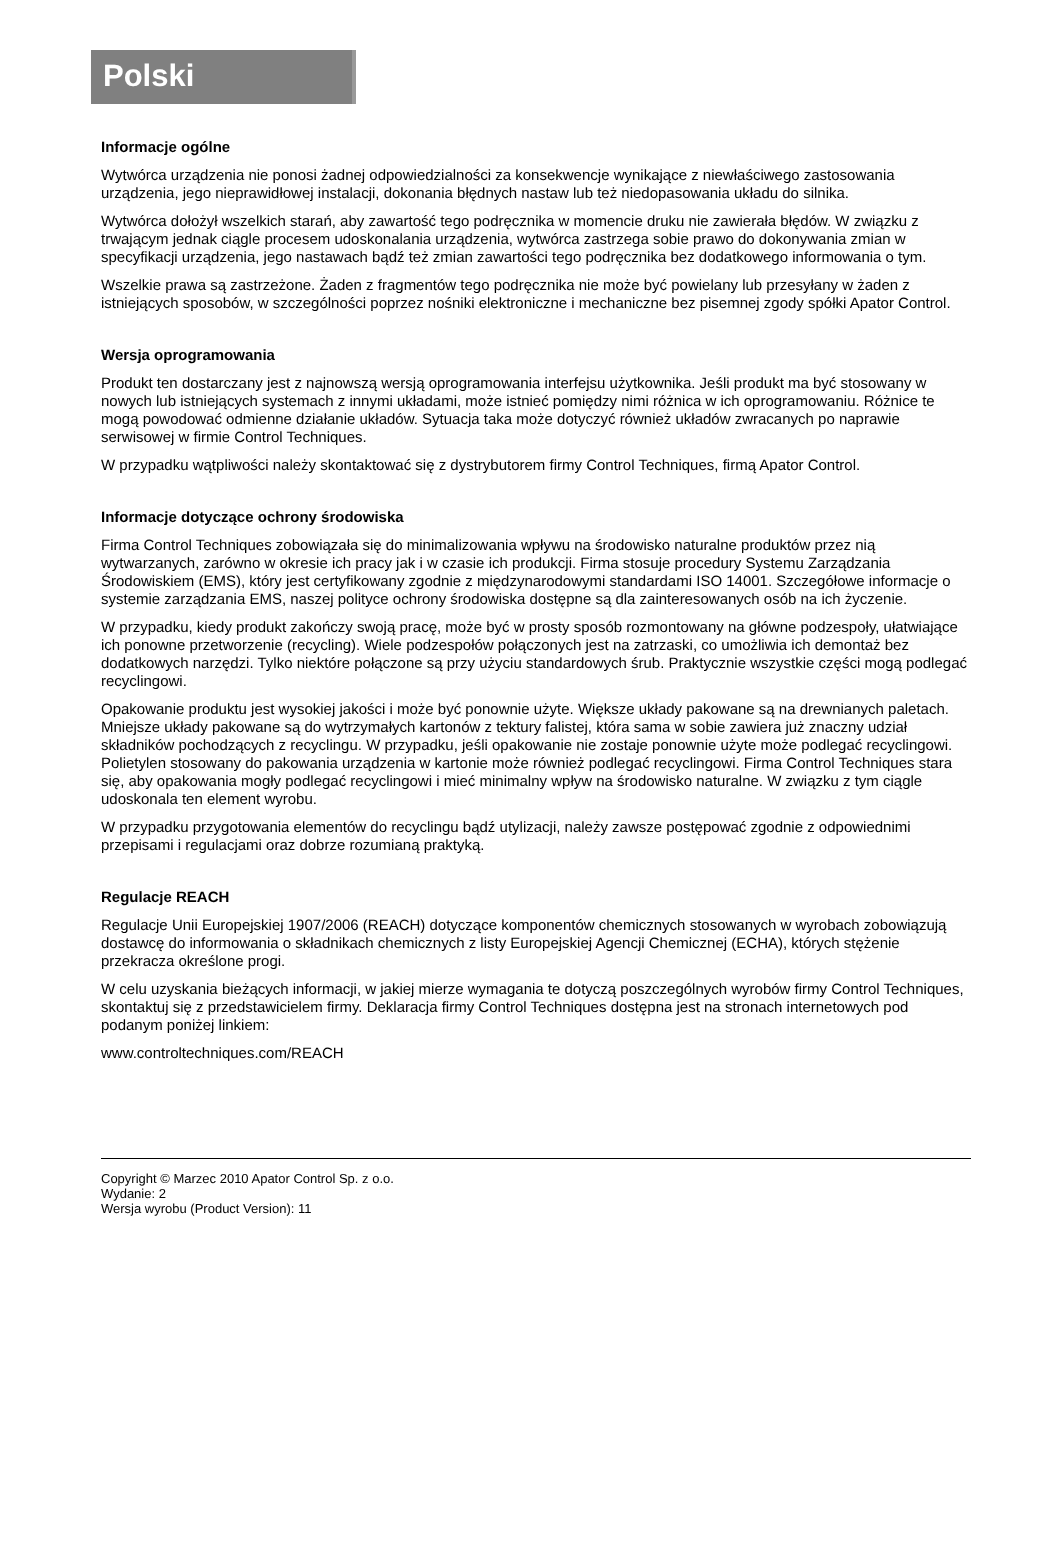Polski
Informacje ogólne
Wytwórca urządzenia nie ponosi żadnej odpowiedzialności za konsekwencje wynikające z niewłaściwego zastosowania urządzenia, jego nieprawidłowej instalacji, dokonania błędnych nastaw lub też niedopasowania układu do silnika.
Wytwórca dołożył wszelkich starań, aby zawartość tego podręcznika w momencie druku nie zawierała błędów. W związku z trwającym jednak ciągle procesem udoskonalania urządzenia, wytwórca zastrzega sobie prawo do dokonywania zmian w specyfikacji urządzenia, jego nastawach bądź też zmian zawartości tego podręcznika bez dodatkowego informowania o tym.
Wszelkie prawa są zastrzeżone. Żaden z fragmentów tego podręcznika nie może być powielany lub przesyłany w żaden z istniejących sposobów, w szczególności poprzez nośniki elektroniczne i mechaniczne bez pisemnej zgody spółki Apator Control.
Wersja oprogramowania
Produkt ten dostarczany jest z najnowszą wersją oprogramowania interfejsu użytkownika. Jeśli produkt ma być stosowany w nowych lub istniejących systemach z innymi układami, może istnieć pomiędzy nimi różnica w ich oprogramowaniu. Różnice te mogą powodować odmienne działanie układów. Sytuacja taka może dotyczyć również układów zwracanych po naprawie serwisowej w firmie Control Techniques.
W przypadku wątpliwości należy skontaktować się z dystrybutorem firmy Control Techniques, firmą Apator Control.
Informacje dotyczące ochrony środowiska
Firma Control Techniques zobowiązała się do minimalizowania wpływu na środowisko naturalne produktów przez nią wytwarzanych, zarówno w okresie ich pracy jak i w czasie ich produkcji. Firma stosuje procedury Systemu Zarządzania Środowiskiem (EMS), który jest certyfikowany zgodnie z międzynarodowymi standardami ISO 14001. Szczegółowe informacje o systemie zarządzania EMS, naszej polityce ochrony środowiska dostępne są dla zainteresowanych osób na ich życzenie.
W przypadku, kiedy produkt zakończy swoją pracę, może być w prosty sposób rozmontowany na główne podzespoły, ułatwiające ich ponowne przetworzenie (recycling). Wiele podzespołów połączonych jest na zatrzaski, co umożliwia ich demontaż bez dodatkowych narzędzi. Tylko niektóre połączone są przy użyciu standardowych śrub. Praktycznie wszystkie części mogą podlegać recyclingowi.
Opakowanie produktu jest wysokiej jakości i może być ponownie użyte. Większe układy pakowane są na drewnianych paletach. Mniejsze układy pakowane są do wytrzymałych kartonów z tektury falistej, która sama w sobie zawiera już znaczny udział składników pochodzących z recyclingu. W przypadku, jeśli opakowanie nie zostaje ponownie użyte może podlegać recyclingowi. Polietylen stosowany do pakowania urządzenia w kartonie może również podlegać recyclingowi. Firma Control Techniques stara się, aby opakowania mogły podlegać recyclingowi i mieć minimalny wpływ na środowisko naturalne. W związku z tym ciągle udoskonala ten element wyrobu.
W przypadku przygotowania elementów do recyclingu bądź utylizacji, należy zawsze postępować zgodnie z odpowiednimi przepisami i regulacjami oraz dobrze rozumianą praktyką.
Regulacje REACH
Regulacje Unii Europejskiej 1907/2006 (REACH) dotyczące komponentów chemicznych stosowanych w wyrobach zobowiązują dostawcę do informowania o składnikach chemicznych z listy Europejskiej Agencji Chemicznej (ECHA), których stężenie przekracza określone progi.
W celu uzyskania bieżących informacji, w jakiej mierze wymagania te dotyczą poszczególnych wyrobów firmy Control Techniques, skontaktuj się z przedstawicielem firmy. Deklaracja firmy Control Techniques dostępna jest na stronach internetowych pod podanym poniżej linkiem:
www.controltechniques.com/REACH
Copyright © Marzec 2010 Apator Control Sp. z o.o.
Wydanie: 2
Wersja wyrobu (Product Version): 11